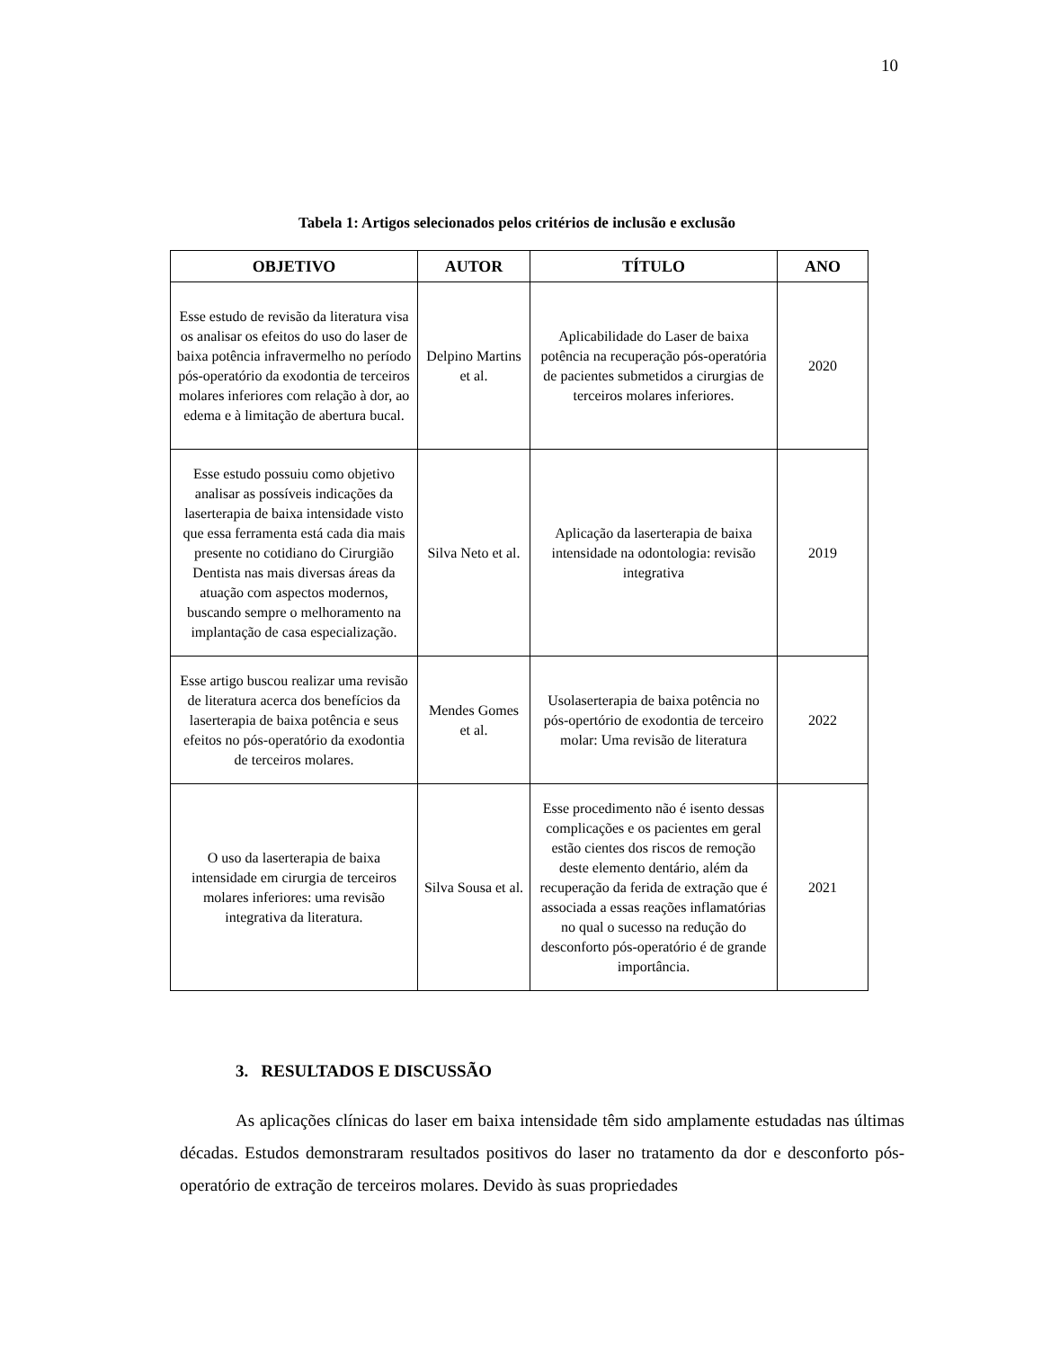10
Tabela 1: Artigos selecionados pelos critérios de inclusão e exclusão
| OBJETIVO | AUTOR | TÍTULO | ANO |
| --- | --- | --- | --- |
| Esse estudo de revisão da literatura visa os analisar os efeitos do uso do laser de baixa potência infravermelho no período pós-operatório da exodontia de terceiros molares inferiores com relação à dor, ao edema e à limitação de abertura bucal. | Delpino Martins et al. | Aplicabilidade do Laser de baixa potência na recuperação pós-operatória de pacientes submetidos a cirurgias de terceiros molares inferiores. | 2020 |
| Esse estudo possuiu como objetivo analisar as possíveis indicações da laserterapia de baixa intensidade visto que essa ferramenta está cada dia mais presente no cotidiano do Cirurgião Dentista nas mais diversas áreas da atuação com aspectos modernos, buscando sempre o melhoramento na implantação de casa especialização. | Silva Neto et al. | Aplicação da laserterapia de baixa intensidade na odontologia: revisão integrativa | 2019 |
| Esse artigo buscou realizar uma revisão de literatura acerca dos benefícios da laserterapia de baixa potência e seus efeitos no pós-operatório da exodontia de terceiros molares. | Mendes Gomes et al. | Usolaserterapia de baixa potência no pós-opertório de exodontia de terceiro molar: Uma revisão de literatura | 2022 |
| O uso da laserterapia de baixa intensidade em cirurgia de terceiros molares inferiores: uma revisão integrativa da literatura. | Silva Sousa et al. | Esse procedimento não é isento dessas complicações e os pacientes em geral estão cientes dos riscos de remoção deste elemento dentário, além da recuperação da ferida de extração que é associada a essas reações inflamatórias no qual o sucesso na redução do desconforto pós-operatório é de grande importância. | 2021 |
3. RESULTADOS E DISCUSSÃO
As aplicações clínicas do laser em baixa intensidade têm sido amplamente estudadas nas últimas décadas. Estudos demonstraram resultados positivos do laser no tratamento da dor e desconforto pós-operatório de extração de terceiros molares. Devido às suas propriedades